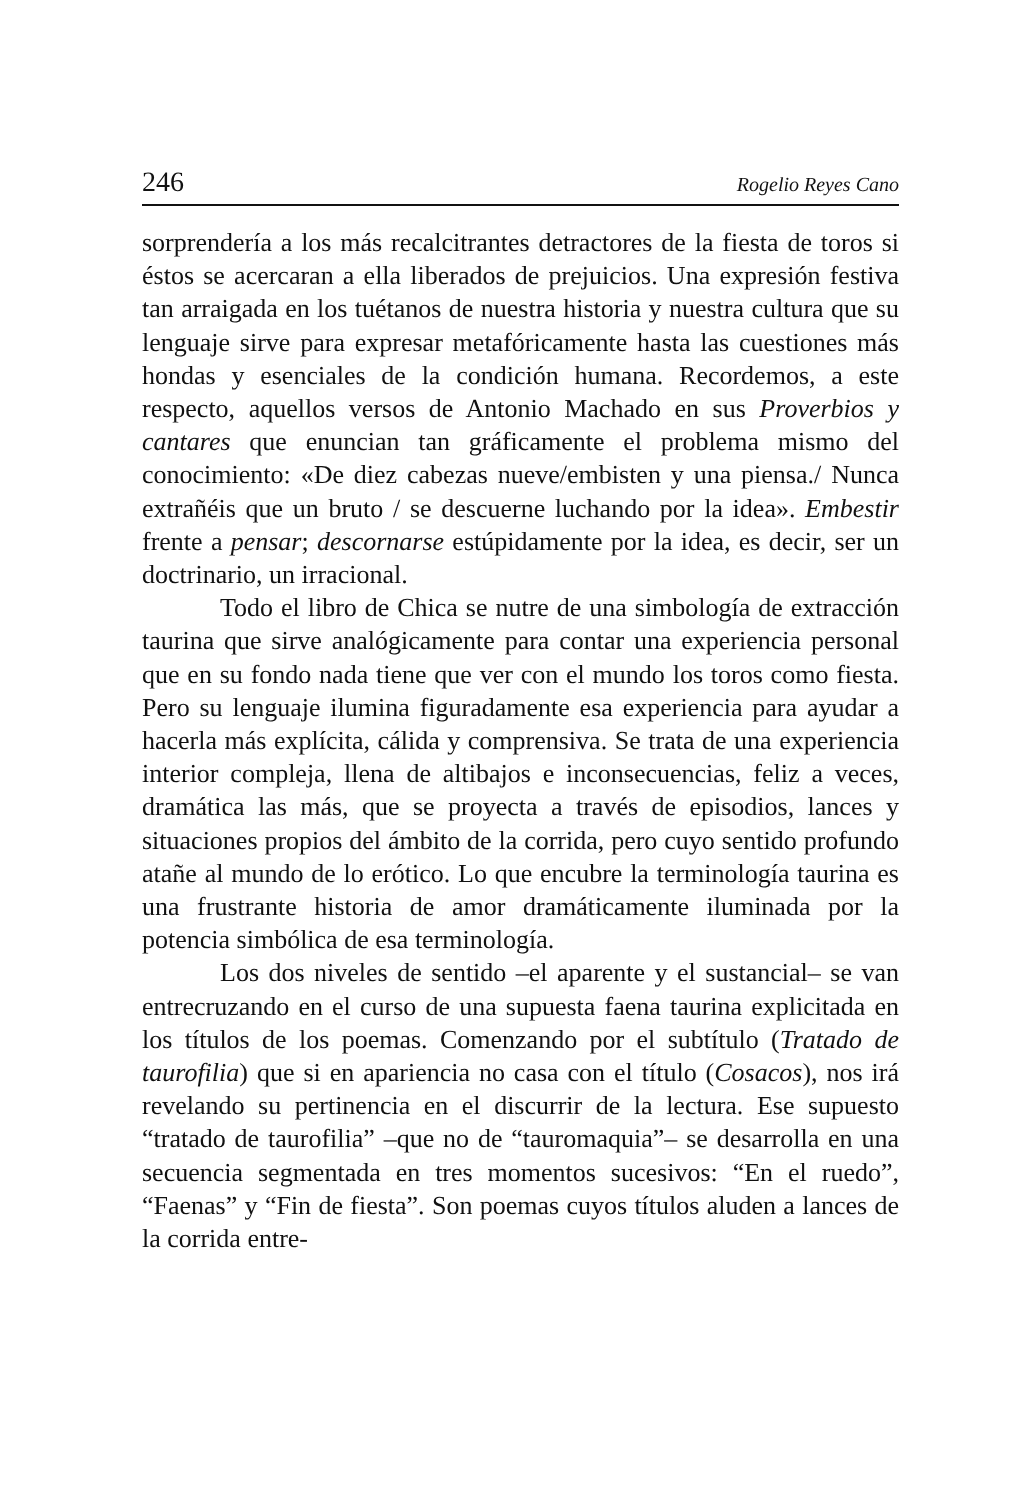246 Rogelio Reyes Cano
sorprendería a los más recalcitrantes detractores de la fiesta de toros si éstos se acercaran a ella liberados de prejuicios. Una expresión festiva tan arraigada en los tuétanos de nuestra historia y nuestra cultura que su lenguaje sirve para expresar metafóricamente hasta las cuestiones más hondas y esenciales de la condición humana. Recordemos, a este respecto, aquellos versos de Antonio Machado en sus Proverbios y cantares que enuncian tan gráficamente el problema mismo del conocimiento: «De diez cabezas nueve/embisten y una piensa./ Nunca extrañéis que un bruto / se descuerne luchando por la idea». Embestir frente a pensar; descornarse estúpidamente por la idea, es decir, ser un doctrinario, un irracional.
Todo el libro de Chica se nutre de una simbología de extracción taurina que sirve analógicamente para contar una experiencia personal que en su fondo nada tiene que ver con el mundo los toros como fiesta. Pero su lenguaje ilumina figuradamente esa experiencia para ayudar a hacerla más explícita, cálida y comprensiva. Se trata de una experiencia interior compleja, llena de altibajos e inconsecuencias, feliz a veces, dramática las más, que se proyecta a través de episodios, lances y situaciones propios del ámbito de la corrida, pero cuyo sentido profundo atañe al mundo de lo erótico. Lo que encubre la terminología taurina es una frustrante historia de amor dramáticamente iluminada por la potencia simbólica de esa terminología.
Los dos niveles de sentido –el aparente y el sustancial– se van entrecruzando en el curso de una supuesta faena taurina explicitada en los títulos de los poemas. Comenzando por el subtítulo (Tratado de taurofilia) que si en apariencia no casa con el título (Cosacos), nos irá revelando su pertinencia en el discurrir de la lectura. Ese supuesto “tratado de taurofilia” –que no de “tauromaquia”– se desarrolla en una secuencia segmentada en tres momentos sucesivos: “En el ruedo”, “Faenas” y “Fin de fiesta”. Son poemas cuyos títulos aluden a lances de la corrida entre-